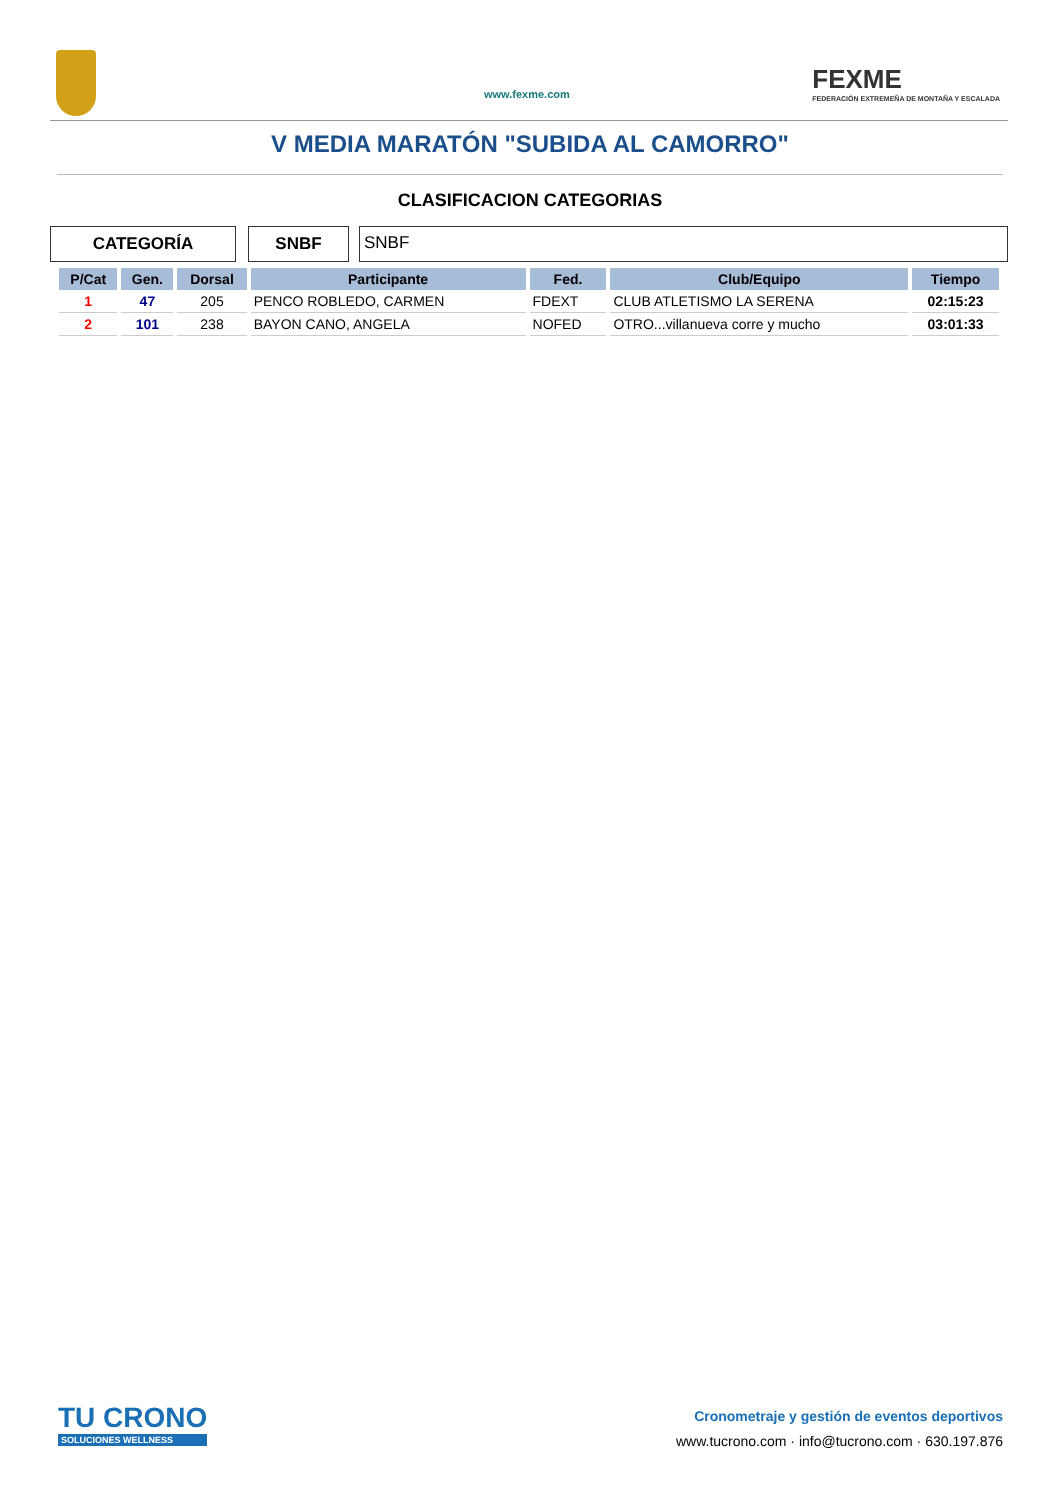www.fexme.com
FEXME
FEDERACIÓN EXTREMEÑA DE MONTAÑA Y ESCALADA
V MEDIA MARATÓN "SUBIDA AL CAMORRO"
CLASIFICACION CATEGORIAS
CATEGORÍA SNBF SNBF
| P/Cat | Gen. | Dorsal | Participante | Fed. | Club/Equipo | Tiempo |
| --- | --- | --- | --- | --- | --- | --- |
| 1 | 47 | 205 | PENCO ROBLEDO, CARMEN | FDEXT | CLUB ATLETISMO LA SERENA | 02:15:23 |
| 2 | 101 | 238 | BAYON CANO, ANGELA | NOFED | OTRO...villanueva corre y mucho | 03:01:33 |
TU CRONO
SOLUCIONES WELLNESS
Cronometraje y gestión de eventos deportivos
www.tucrono.com · info@tucrono.com · 630.197.876